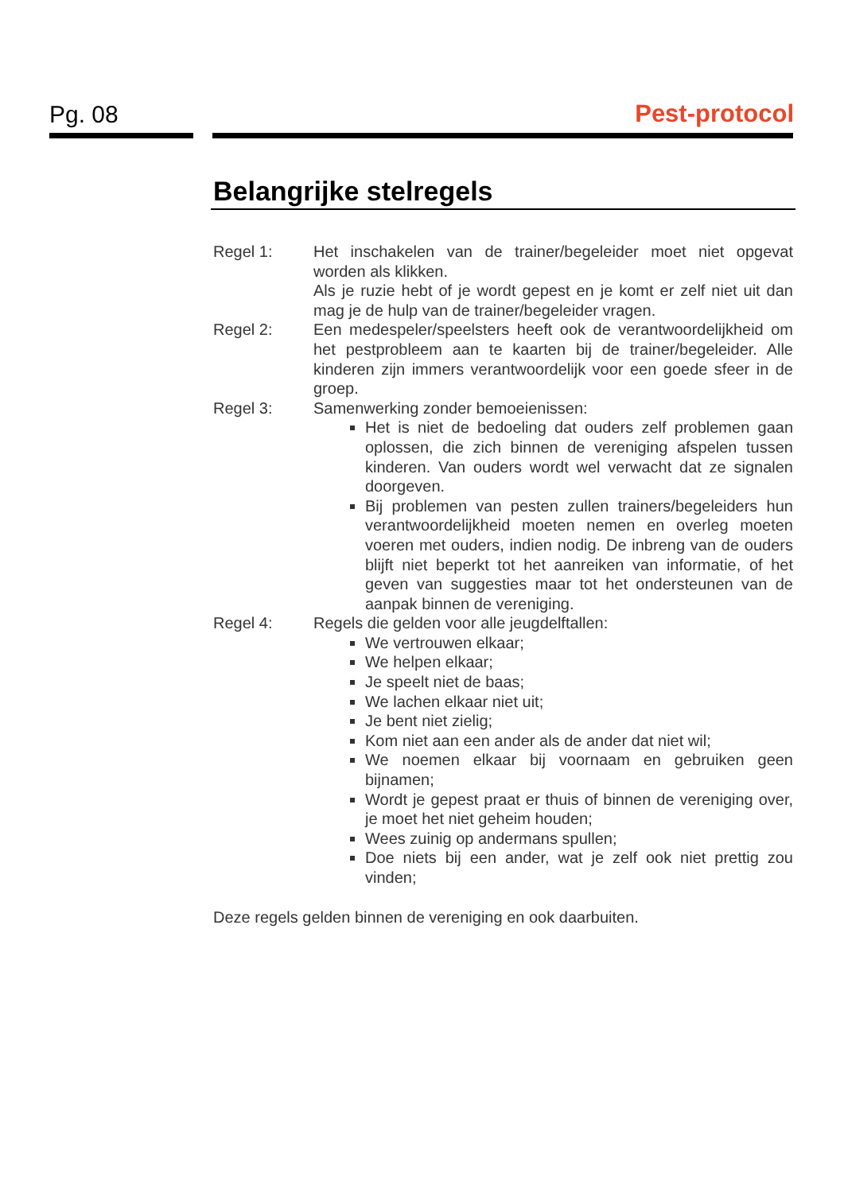Pg. 08 Pest-protocol
Belangrijke stelregels
Regel 1: Het inschakelen van de trainer/begeleider moet niet opgevat worden als klikken.
Als je ruzie hebt of je wordt gepest en je komt er zelf niet uit dan mag je de hulp van de trainer/begeleider vragen.
Regel 2: Een medespeler/speelsters heeft ook de verantwoordelijkheid om het pestprobleem aan te kaarten bij de trainer/begeleider. Alle kinderen zijn immers verantwoordelijk voor een goede sfeer in de groep.
Regel 3: Samenwerking zonder bemoeienissen:
Het is niet de bedoeling dat ouders zelf problemen gaan oplossen, die zich binnen de vereniging afspelen tussen kinderen. Van ouders wordt wel verwacht dat ze signalen doorgeven.
Bij problemen van pesten zullen trainers/begeleiders hun verantwoordelijkheid moeten nemen en overleg moeten voeren met ouders, indien nodig. De inbreng van de ouders blijft niet beperkt tot het aanreiken van informatie, of het geven van suggesties maar tot het ondersteunen van de aanpak binnen de vereniging.
Regel 4: Regels die gelden voor alle jeugdelftallen:
We vertrouwen elkaar;
We helpen elkaar;
Je speelt niet de baas;
We lachen elkaar niet uit;
Je bent niet zielig;
Kom niet aan een ander als de ander dat niet wil;
We noemen elkaar bij voornaam en gebruiken geen bijnamen;
Wordt je gepest praat er thuis of binnen de vereniging over, je moet het niet geheim houden;
Wees zuinig op andermans spullen;
Doe niets bij een ander, wat je zelf ook niet prettig zou vinden;
Deze regels gelden binnen de vereniging en ook daarbuiten.